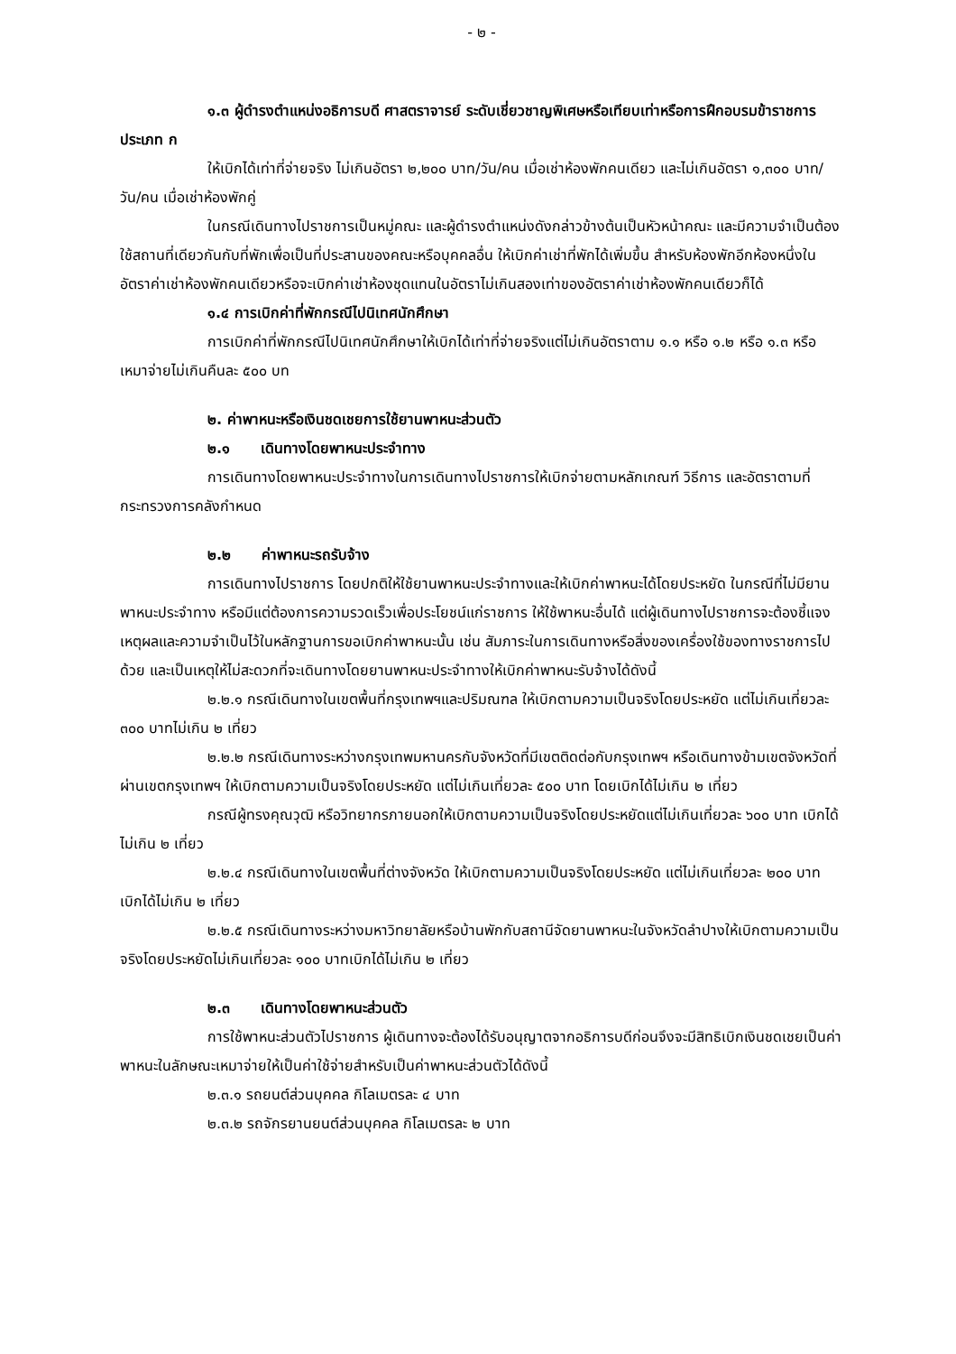- ๒ -
๑.๓ ผู้ดำรงตำแหน่งอธิการบดี ศาสตราจารย์ ระดับเชี่ยวชาญพิเศษหรือเทียบเท่าหรือการฝึกอบรมข้าราชการประเภท ก
ให้เบิกได้เท่าที่จ่ายจริง ไม่เกินอัตรา ๒,๒๐๐ บาท/วัน/คน เมื่อเช่าห้องพักคนเดียว และไม่เกินอัตรา ๑,๓๐๐ บาท/วัน/คน เมื่อเช่าห้องพักคู่
ในกรณีเดินทางไปราชการเป็นหมู่คณะ และผู้ดำรงตำแหน่งดังกล่าวข้างต้นเป็นหัวหน้าคณะ และมีความจำเป็นต้องใช้สถานที่เดียวกันกับที่พักเพื่อเป็นที่ประสานของคณะหรือบุคคลอื่น ให้เบิกค่าเช่าที่พักได้เพิ่มขึ้น สำหรับห้องพักอีกห้องหนึ่งในอัตราค่าเช่าห้องพักคนเดียวหรือจะเบิกค่าเช่าห้องชุดแทนในอัตราไม่เกินสองเท่าของอัตราค่าเช่าห้องพักคนเดียวก็ได้
๑.๔ การเบิกค่าที่พักกรณีไปนิเทศนักศึกษา
การเบิกค่าที่พักกรณีไปนิเทศนักศึกษาให้เบิกได้เท่าที่จ่ายจริงแต่ไม่เกินอัตราตาม ๑.๑ หรือ ๑.๒ หรือ ๑.๓ หรือเหมาจ่ายไม่เกินคืนละ ๕๐๐ บท
๒. ค่าพาหนะหรือเงินชดเชยการใช้ยานพาหนะส่วนตัว
๒.๑ เดินทางโดยพาหนะประจำทาง
การเดินทางโดยพาหนะประจำทางในการเดินทางไปราชการให้เบิกจ่ายตามหลักเกณฑ์ วิธีการ และอัตราตามที่กระทรวงการคลังกำหนด
๒.๒ ค่าพาหนะรถรับจ้าง
การเดินทางไปราชการ โดยปกติให้ใช้ยานพาหนะประจำทางและให้เบิกค่าพาหนะได้โดยประหยัด ในกรณีที่ไม่มียานพาหนะประจำทาง หรือมีแต่ต้องการความรวดเร็วเพื่อประโยชน์แก่ราชการ ให้ใช้พาหนะอื่นได้ แต่ผู้เดินทางไปราชการจะต้องชี้แจงเหตุผลและความจำเป็นไว้ในหลักฐานการขอเบิกค่าพาหนะนั้น เช่น สัมภาระในการเดินทางหรือสิ่งของเครื่องใช้ของทางราชการไปด้วย และเป็นเหตุให้ไม่สะดวกที่จะเดินทางโดยยานพาหนะประจำทางให้เบิกค่าพาหนะรับจ้างได้ดังนี้
๒.๒.๑ กรณีเดินทางในเขตพื้นที่กรุงเทพฯและปริมณฑล ให้เบิกตามความเป็นจริงโดยประหยัด แต่ไม่เกินเที่ยวละ ๓๐๐ บาทไม่เกิน ๒ เที่ยว
๒.๒.๒ กรณีเดินทางระหว่างกรุงเทพมหานครกับจังหวัดที่มีเขตติดต่อกับกรุงเทพฯ หรือเดินทางข้ามเขตจังหวัดที่ผ่านเขตกรุงเทพฯ ให้เบิกตามความเป็นจริงโดยประหยัด แต่ไม่เกินเที่ยวละ ๕๐๐ บาท โดยเบิกได้ไม่เกิน ๒ เที่ยว
กรณีผู้ทรงคุณวุฒิ หรือวิทยากรภายนอกให้เบิกตามความเป็นจริงโดยประหยัดแต่ไม่เกินเที่ยวละ ๖๐๐ บาท เบิกได้ไม่เกิน ๒ เที่ยว
๒.๒.๔ กรณีเดินทางในเขตพื้นที่ต่างจังหวัด ให้เบิกตามความเป็นจริงโดยประหยัด แต่ไม่เกินเที่ยวละ ๒๐๐ บาท เบิกได้ไม่เกิน ๒ เที่ยว
๒.๒.๕ กรณีเดินทางระหว่างมหาวิทยาลัยหรือบ้านพักกับสถานีจัดยานพาหนะในจังหวัดลำปางให้เบิกตามความเป็นจริงโดยประหยัดไม่เกินเที่ยวละ ๑๐๐ บาทเบิกได้ไม่เกิน ๒ เที่ยว
๒.๓ เดินทางโดยพาหนะส่วนตัว
การใช้พาหนะส่วนตัวไปราชการ ผู้เดินทางจะต้องได้รับอนุญาตจากอธิการบดีก่อนจึงจะมีสิทธิเบิกเงินชดเชยเป็นค่าพาหนะในลักษณะเหมาจ่ายให้เป็นค่าใช้จ่ายสำหรับเป็นค่าพาหนะส่วนตัวได้ดังนี้
๒.๓.๑ รถยนต์ส่วนบุคคล กิโลเมตรละ ๔ บาท
๒.๓.๒ รถจักรยานยนต์ส่วนบุคคล กิโลเมตรละ ๒ บาท